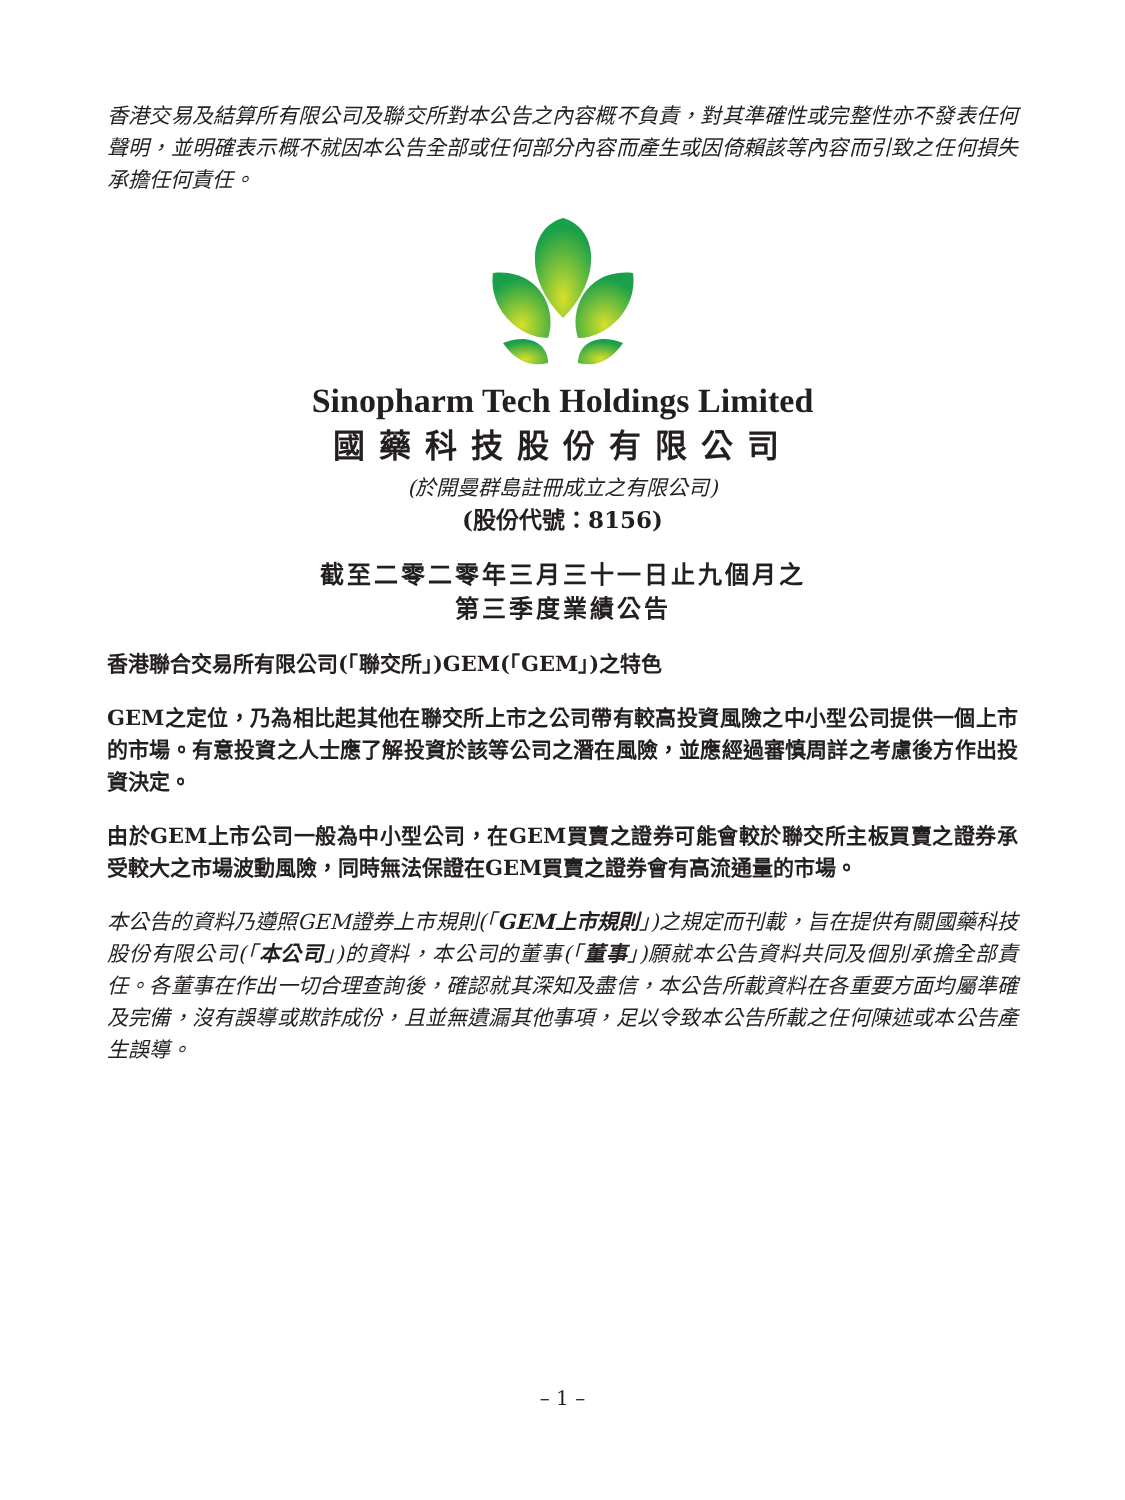香港交易及結算所有限公司及聯交所對本公告之內容概不負責，對其準確性或完整性亦不發表任何聲明，並明確表示概不就因本公告全部或任何部分內容而產生或因倚賴該等內容而引致之任何損失承擔任何責任。
Sinopharm Tech Holdings Limited
國藥科技股份有限公司
(於開曼群島註冊成立之有限公司)
(股份代號：8156)
截至二零二零年三月三十一日止九個月之
第三季度業績公告
香港聯合交易所有限公司(「聯交所」)GEM(「GEM」)之特色
GEM之定位，乃為相比起其他在聯交所上市之公司帶有較高投資風險之中小型公司提供一個上市的市場。有意投資之人士應了解投資於該等公司之潛在風險，並應經過審慎周詳之考慮後方作出投資決定。
由於GEM上市公司一般為中小型公司，在GEM買賣之證券可能會較於聯交所主板買賣之證券承受較大之市場波動風險，同時無法保證在GEM買賣之證券會有高流通量的市場。
本公告的資料乃遵照GEM證券上市規則(「GEM上市規則」)之規定而刊載，旨在提供有關國藥科技股份有限公司(「本公司」)的資料，本公司的董事(「董事」)願就本公告資料共同及個別承擔全部責任。各董事在作出一切合理查詢後，確認就其深知及盡信，本公告所載資料在各重要方面均屬準確及完備，沒有誤導或欺詐成份，且並無遺漏其他事項，足以令致本公告所載之任何陳述或本公告產生誤導。
– 1 –